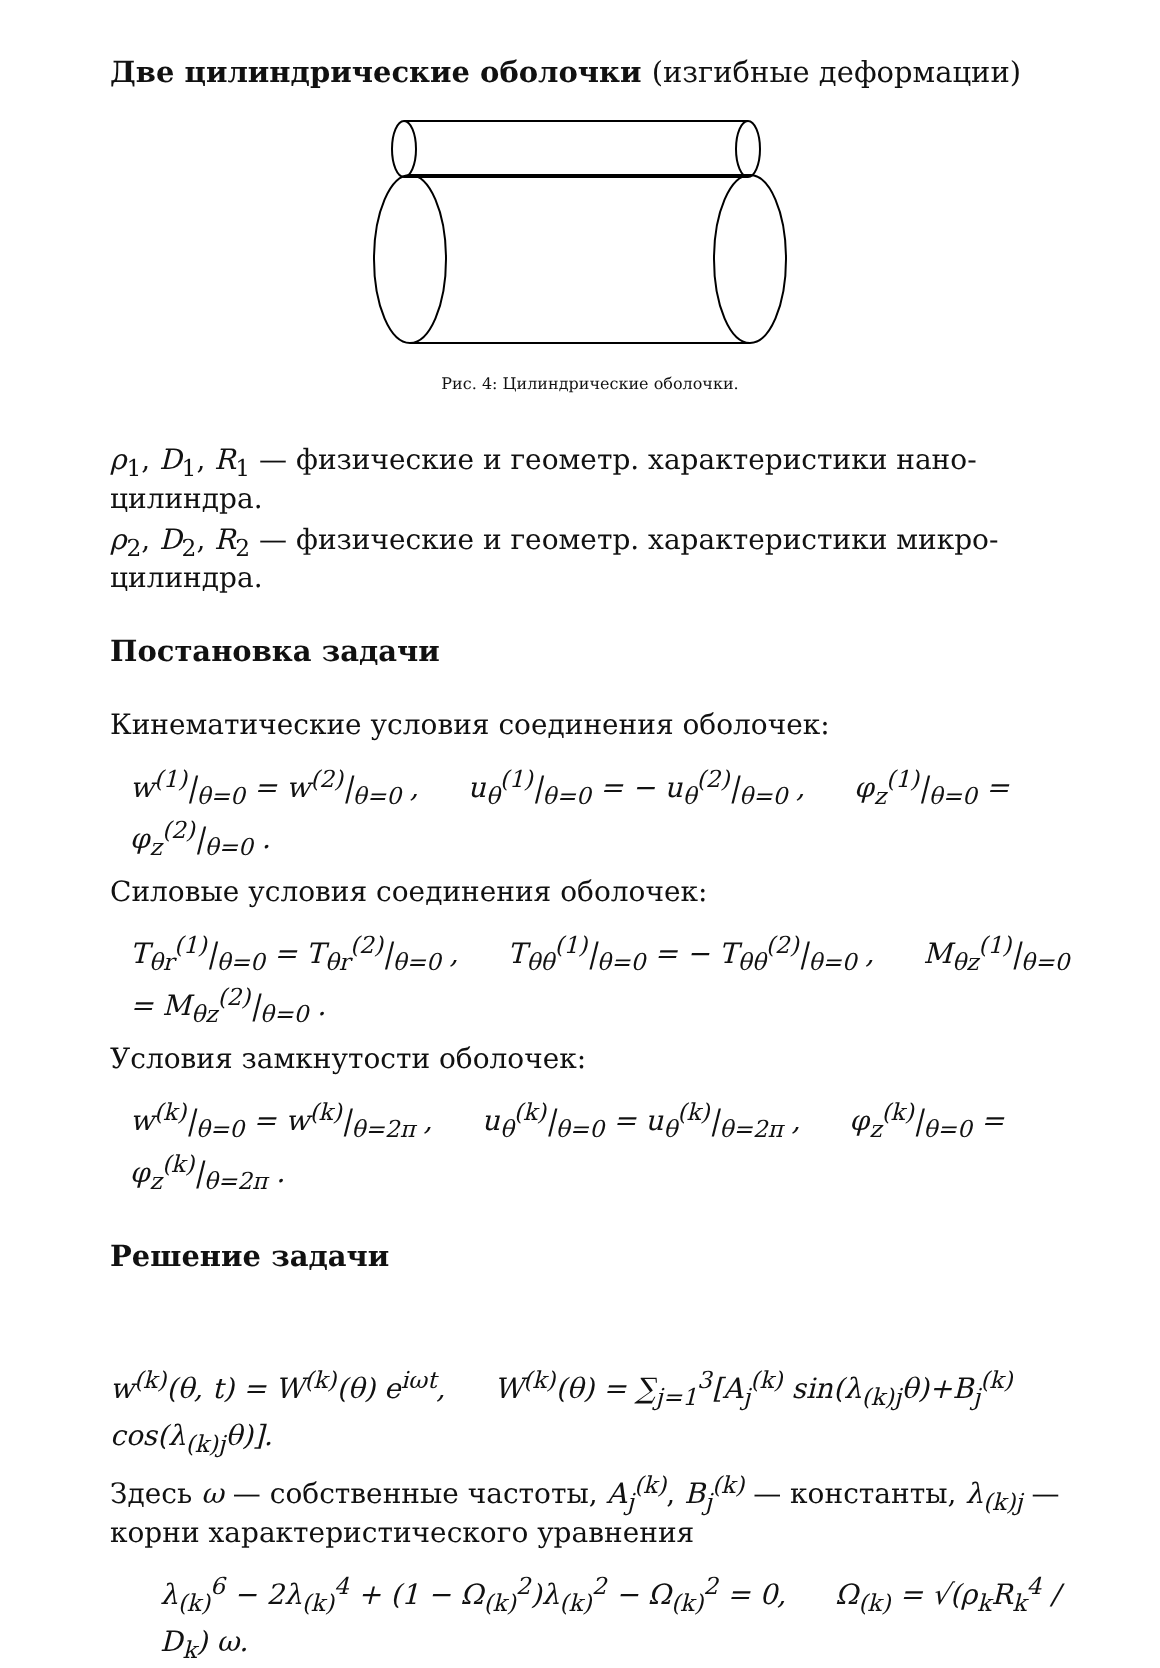Две цилиндрические оболочки (изгибные деформации)
Рис. 4: Цилиндрические оболочки.
ρ<sub>1</sub>, D<sub>1</sub>, R<sub>1</sub> — физические и геометр. характеристики нано-цилиндра.
ρ<sub>2</sub>, D<sub>2</sub>, R<sub>2</sub> — физические и геометр. характеристики микро-цилиндра.
Постановка задачи
Кинематические условия соединения оболочек:
w<sup>(1)</sup>|<sub>θ=0</sub> = w<sup>(2)</sup>|<sub>θ=0</sub> , u<sub>θ</sub><sup>(1)</sup>|<sub>θ=0</sub> = − u<sub>θ</sub><sup>(2)</sup>|<sub>θ=0</sub> , φ<sub>z</sub><sup>(1)</sup>|<sub>θ=0</sub> = φ<sub>z</sub><sup>(2)</sup>|<sub>θ=0</sub> .
Силовые условия соединения оболочек:
T<sub>θr</sub><sup>(1)</sup>|<sub>θ=0</sub> = T<sub>θr</sub><sup>(2)</sup>|<sub>θ=0</sub> , T<sub>θθ</sub><sup>(1)</sup>|<sub>θ=0</sub> = − T<sub>θθ</sub><sup>(2)</sup>|<sub>θ=0</sub> , M<sub>θz</sub><sup>(1)</sup>|<sub>θ=0</sub> = M<sub>θz</sub><sup>(2)</sup>|<sub>θ=0</sub> .
Условия замкнутости оболочек:
w<sup>(k)</sup>|<sub>θ=0</sub> = w<sup>(k)</sup>|<sub>θ=2π</sub> , u<sub>θ</sub><sup>(k)</sup>|<sub>θ=0</sub> = u<sub>θ</sub><sup>(k)</sup>|<sub>θ=2π</sub> , φ<sub>z</sub><sup>(k)</sup>|<sub>θ=0</sub> = φ<sub>z</sub><sup>(k)</sup>|<sub>θ=2π</sub> .
Решение задачи
w<sup>(k)</sup>(θ, t) = W<sup>(k)</sup>(θ) e<sup>iωt</sup>, W<sup>(k)</sup>(θ) = ∑<sub>j=1</sub><sup>3</sup>[A<sub>j</sub><sup>(k)</sup> sin(λ<sub>(k)j</sub>θ)+B<sub>j</sub><sup>(k)</sup> cos(λ<sub>(k)j</sub>θ)].
Здесь ω — собственные частоты, A<sub>j</sub><sup>(k)</sup>, B<sub>j</sub><sup>(k)</sup> — константы, λ<sub>(k)j</sub> — корни характеристического уравнения
λ<sub>(k)</sub><sup>6</sup> − 2λ<sub>(k)</sub><sup>4</sup> + (1 − Ω<sub>(k)</sub><sup>2</sup>)λ<sub>(k)</sub><sup>2</sup> − Ω<sub>(k)</sub><sup>2</sup> = 0, Ω<sub>(k)</sub> = √(ρ<sub>k</sub>R<sub>k</sub><sup>4</sup> / D<sub>k</sub>) ω.